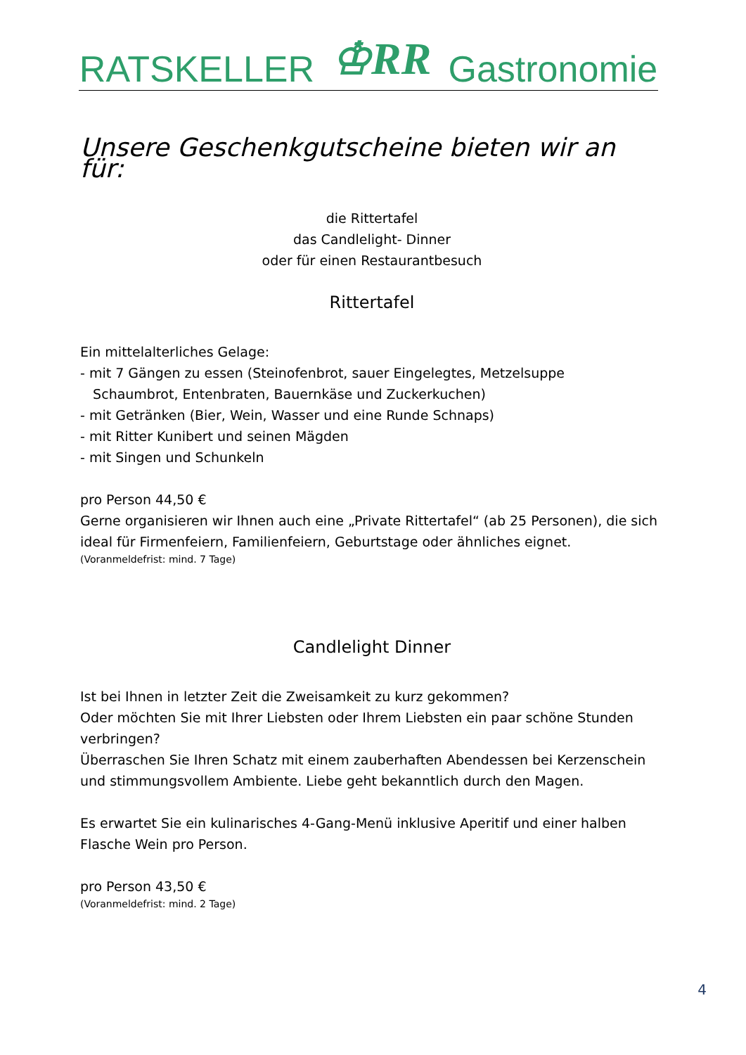RATSKELLER ♔RR Gastronomie
Unsere Geschenkgutscheine bieten wir an für:
die Rittertafel
das Candlelight- Dinner
oder für einen Restaurantbesuch
Rittertafel
Ein mittelalterliches Gelage:
- mit 7 Gängen zu essen (Steinofenbrot, sauer Eingelegtes, Metzelsuppe
Schaumbrot, Entenbraten, Bauernkäse und Zuckerkuchen)
- mit Getränken (Bier, Wein, Wasser und eine Runde Schnaps)
- mit Ritter Kunibert und seinen Mägden
- mit Singen und Schunkeln
pro Person 44,50 €
Gerne organisieren wir Ihnen auch eine „Private Rittertafel“ (ab 25 Personen), die sich ideal für Firmenfeiern, Familienfeiern, Geburtstage oder ähnliches eignet.
(Voranmeldefrist: mind. 7 Tage)
Candlelight Dinner
Ist bei Ihnen in letzter Zeit die Zweisamkeit zu kurz gekommen?
Oder möchten Sie mit Ihrer Liebsten oder Ihrem Liebsten ein paar schöne Stunden verbringen?
Überraschen Sie Ihren Schatz mit einem zauberhaften Abendessen bei Kerzenschein und stimmungsvollem Ambiente. Liebe geht bekanntlich durch den Magen.
Es erwartet Sie ein kulinarisches 4-Gang-Menü inklusive Aperitif und einer halben Flasche Wein pro Person.
pro Person 43,50 €
(Voranmeldefrist: mind. 2 Tage)
4